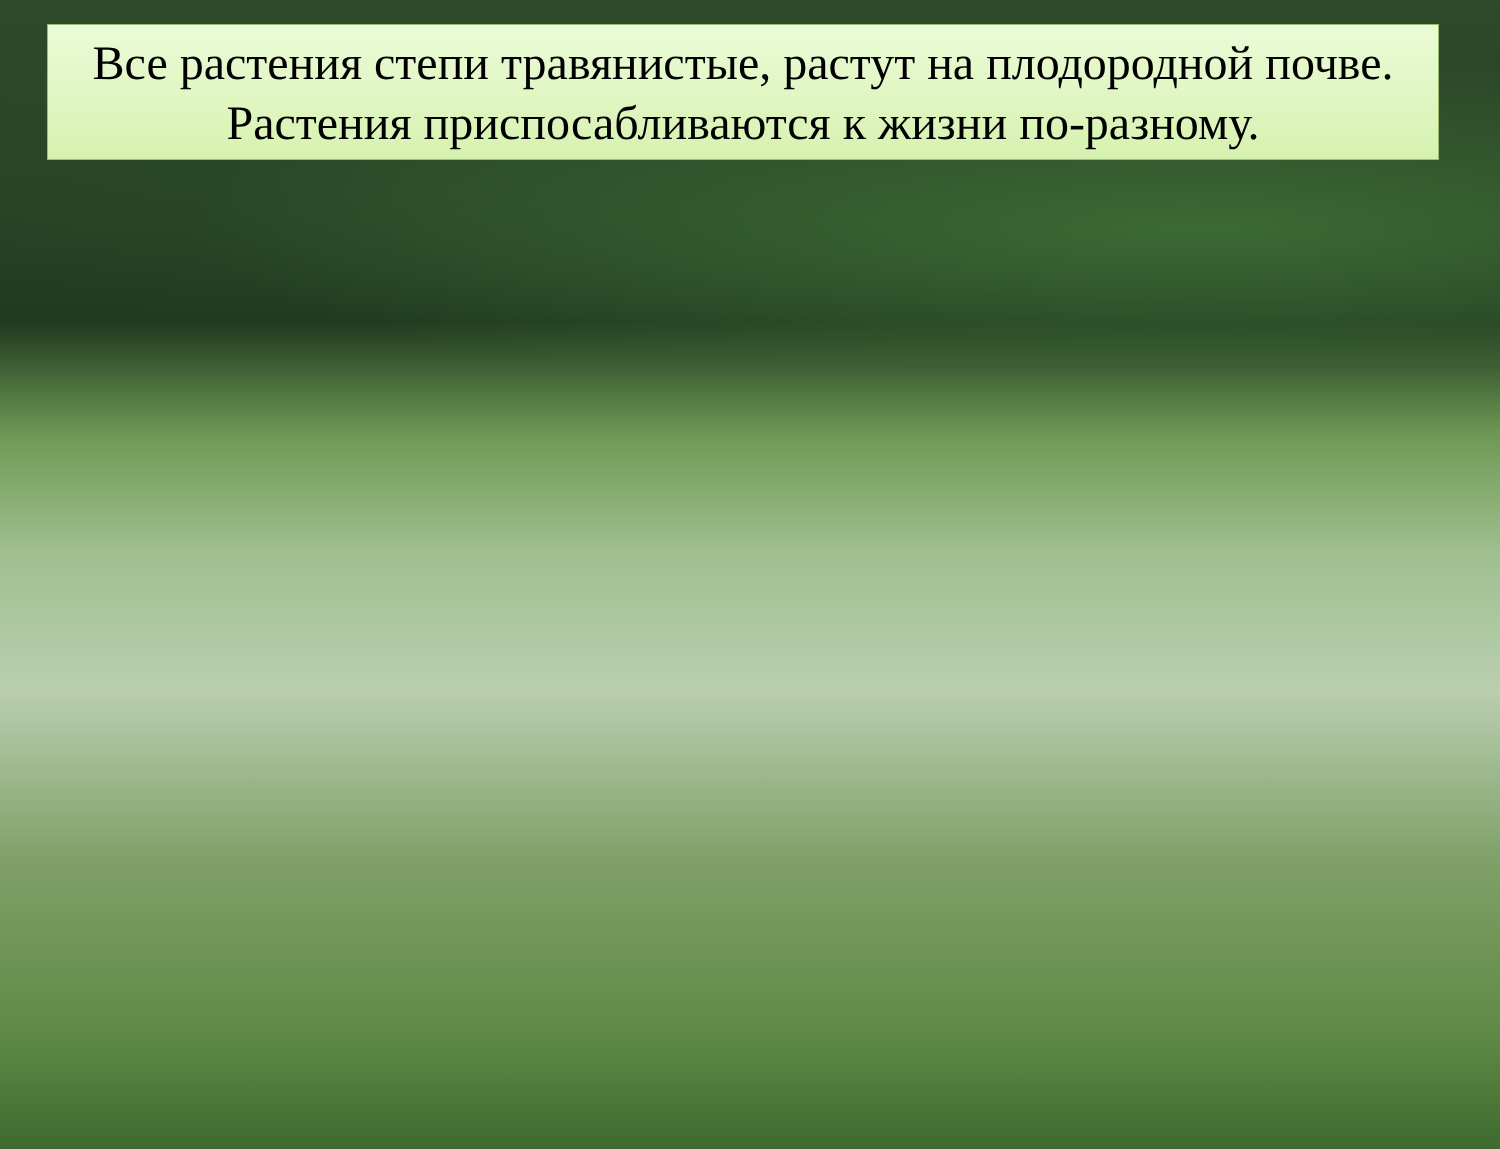Все растения степи травянистые, растут на плодородной почве.
Растения приспосабливаются к жизни по-разному.